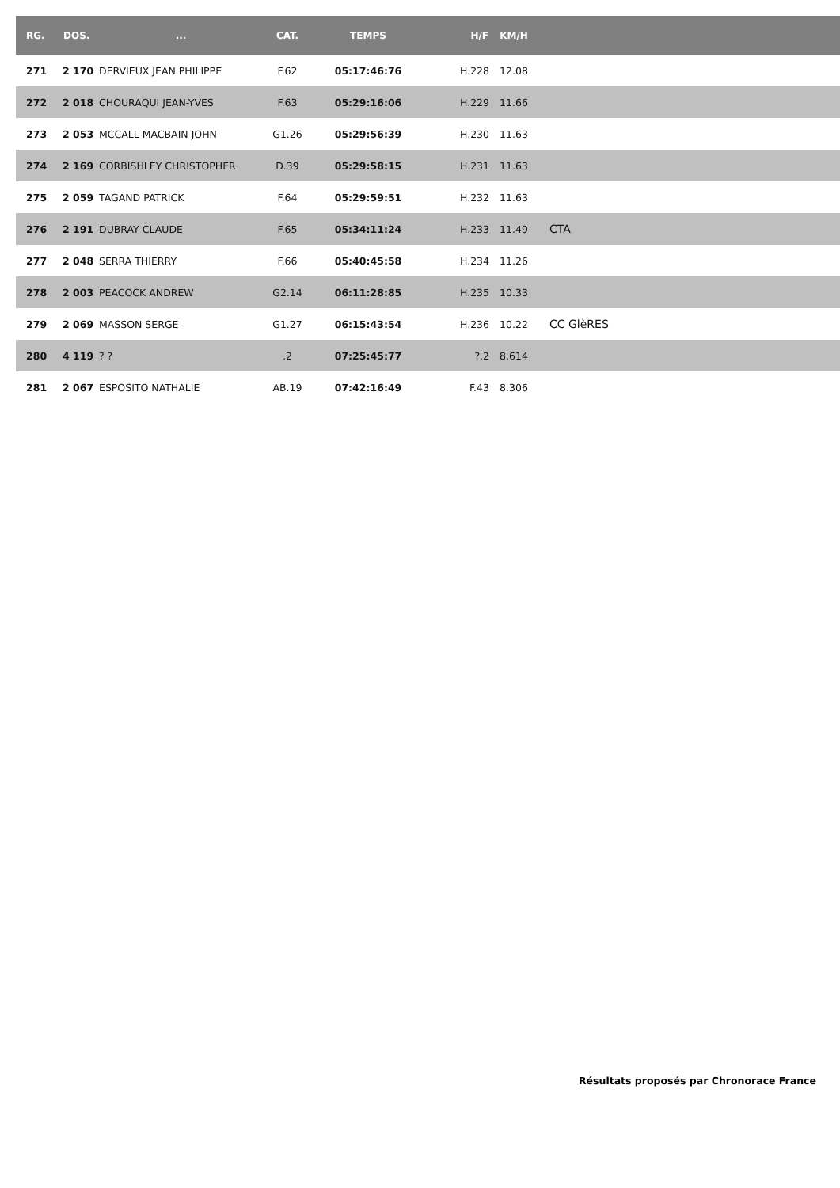| RG. | DOS. | ... | CAT. | TEMPS | H/F | KM/H | |
| --- | --- | --- | --- | --- | --- | --- | --- |
| 271 | 2 170 | DERVIEUX JEAN PHILIPPE | F.62 | 05:17:46:76 | H.228 | 12.08 | |
| 272 | 2 018 | CHOURAQUI JEAN-YVES | F.63 | 05:29:16:06 | H.229 | 11.66 | |
| 273 | 2 053 | MCCALL MACBAIN JOHN | G1.26 | 05:29:56:39 | H.230 | 11.63 | |
| 274 | 2 169 | CORBISHLEY CHRISTOPHER | D.39 | 05:29:58:15 | H.231 | 11.63 | |
| 275 | 2 059 | TAGAND PATRICK | F.64 | 05:29:59:51 | H.232 | 11.63 | |
| 276 | 2 191 | DUBRAY CLAUDE | F.65 | 05:34:11:24 | H.233 | 11.49 | CTA |
| 277 | 2 048 | SERRA THIERRY | F.66 | 05:40:45:58 | H.234 | 11.26 | |
| 278 | 2 003 | PEACOCK ANDREW | G2.14 | 06:11:28:85 | H.235 | 10.33 | |
| 279 | 2 069 | MASSON SERGE | G1.27 | 06:15:43:54 | H.236 | 10.22 | CC GlèRES |
| 280 | 4 119 | ? ? | .2 | 07:25:45:77 | ?.2 | 8.614 | |
| 281 | 2 067 | ESPOSITO NATHALIE | AB.19 | 07:42:16:49 | F.43 | 8.306 | |
Résultats proposés par Chronorace France